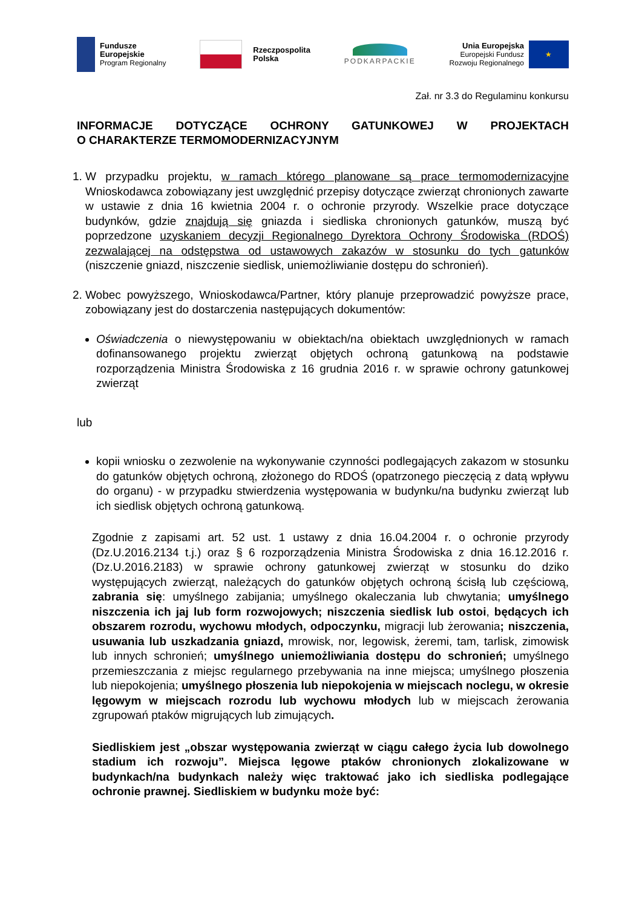Fundusze
Europejskie
Program Regionalny
Rzeczpospolita
Polska
PODKARPACKIE
Unia Europejska
Europejski Fundusz
Rozwoju Regionalnego
★
Zał. nr 3.3 do Regulaminu konkursu
INFORMACJE DOTYCZĄCE OCHRONY GATUNKOWEJ W PROJEKTACH
O CHARAKTERZE TERMOMODERNIZACYJNYM
1. W przypadku projektu, w ramach którego planowane są prace termomodernizacyjne Wnioskodawca zobowiązany jest uwzględnić przepisy dotyczące zwierząt chronionych zawarte w ustawie z dnia 16 kwietnia 2004 r. o ochronie przyrody. Wszelkie prace dotyczące budynków, gdzie znajdują się gniazda i siedliska chronionych gatunków, muszą być poprzedzone uzyskaniem decyzji Regionalnego Dyrektora Ochrony Środowiska (RDOŚ) zezwalającej na odstępstwa od ustawowych zakazów w stosunku do tych gatunków (niszczenie gniazd, niszczenie siedlisk, uniemożliwianie dostępu do schronień).
2. Wobec powyższego, Wnioskodawca/Partner, który planuje przeprowadzić powyższe prace, zobowiązany jest do dostarczenia następujących dokumentów:
Oświadczenia o niewystępowaniu w obiektach/na obiektach uwzględnionych w ramach dofinansowanego projektu zwierząt objętych ochroną gatunkową na podstawie rozporządzenia Ministra Środowiska z 16 grudnia 2016 r. w sprawie ochrony gatunkowej zwierząt
lub
kopii wniosku o zezwolenie na wykonywanie czynności podlegających zakazom w stosunku do gatunków objętych ochroną, złożonego do RDOŚ (opatrzonego pieczęcią z datą wpływu do organu) - w przypadku stwierdzenia występowania w budynku/na budynku zwierząt lub ich siedlisk objętych ochroną gatunkową.
Zgodnie z zapisami art. 52 ust. 1 ustawy z dnia 16.04.2004 r. o ochronie przyrody (Dz.U.2016.2134 t.j.) oraz § 6 rozporządzenia Ministra Środowiska z dnia 16.12.2016 r. (Dz.U.2016.2183) w sprawie ochrony gatunkowej zwierząt w stosunku do dziko występujących zwierząt, należących do gatunków objętych ochroną ścisłą lub częściową, zabrania się: umyślnego zabijania; umyślnego okaleczania lub chwytania; umyślnego niszczenia ich jaj lub form rozwojowych; niszczenia siedlisk lub ostoi, będących ich obszarem rozrodu, wychowu młodych, odpoczynku, migracji lub żerowania; niszczenia, usuwania lub uszkadzania gniazd, mrowisk, nor, legowisk, żeremi, tam, tarlisk, zimowisk lub innych schronień; umyślnego uniemożliwiania dostępu do schronień; umyślnego przemieszczania z miejsc regularnego przebywania na inne miejsca; umyślnego płoszenia lub niepokojenia; umyślnego płoszenia lub niepokojenia w miejscach noclegu, w okresie lęgowym w miejscach rozrodu lub wychowu młodych lub w miejscach żerowania zgrupowań ptaków migrujących lub zimujących.
Siedliskiem jest „obszar występowania zwierząt w ciągu całego życia lub dowolnego stadium ich rozwoju”. Miejsca lęgowe ptaków chronionych zlokalizowane w budynkach/na budynkach należy więc traktować jako ich siedliska podlegające ochronie prawnej. Siedliskiem w budynku może być: